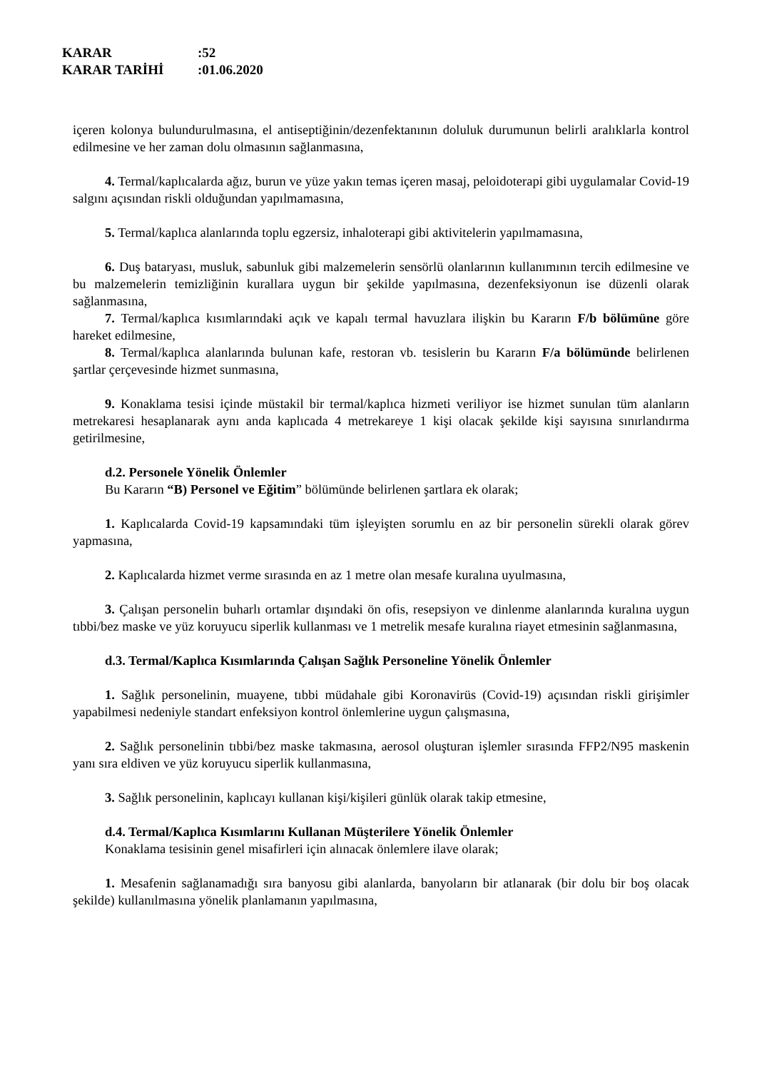KARAR:52
KARAR TARİHİ:01.06.2020
içeren kolonya bulundurulmasına, el antiseptiğinin/dezenfektanının doluluk durumunun belirli aralıklarla kontrol edilmesine ve her zaman dolu olmasının sağlanmasına,
4. Termal/kaplıcalarda ağız, burun ve yüze yakın temas içeren masaj, peloidoterapi gibi uygulamalar Covid-19 salgını açısından riskli olduğundan yapılmamasına,
5. Termal/kaplıca alanlarında toplu egzersiz, inhaloterapi gibi aktivitelerin yapılmamasına,
6. Duş bataryası, musluk, sabunluk gibi malzemelerin sensörlü olanlarının kullanımının tercih edilmesine ve bu malzemelerin temizliğinin kurallara uygun bir şekilde yapılmasına, dezenfeksiyonun ise düzenli olarak sağlanmasına,
7. Termal/kaplıca kısımlarındaki açık ve kapalı termal havuzlara ilişkin bu Kararın F/b bölümüne göre hareket edilmesine,
8. Termal/kaplıca alanlarında bulunan kafe, restoran vb. tesislerin bu Kararın F/a bölümünde belirlenen şartlar çerçevesinde hizmet sunmasına,
9. Konaklama tesisi içinde müstakil bir termal/kaplıca hizmeti veriliyor ise hizmet sunulan tüm alanların metrekaresi hesaplanarak aynı anda kaplıcada 4 metrekareye 1 kişi olacak şekilde kişi sayısına sınırlandırma getirilmesine,
d.2. Personele Yönelik Önlemler
Bu Kararın “B) Personel ve Eğitim” bölümünde belirlenen şartlara ek olarak;
1. Kaplıcalarda Covid-19 kapsamındaki tüm işleyişten sorumlu en az bir personelin sürekli olarak görev yapmasına,
2. Kaplıcalarda hizmet verme sırasında en az 1 metre olan mesafe kuralına uyulmasına,
3. Çalışan personelin buharlı ortamlar dışındaki ön ofis, resepsiyon ve dinlenme alanlarında kuralına uygun tıbbi/bez maske ve yüz koruyucu siperlik kullanması ve 1 metrelik mesafe kuralına riayet etmesinin sağlanmasına,
d.3. Termal/Kaplıca Kısımlarında Çalışan Sağlık Personeline Yönelik Önlemler
1. Sağlık personelinin, muayene, tıbbi müdahale gibi Koronavirüs (Covid-19) açısından riskli girişimler yapabilmesi nedeniyle standart enfeksiyon kontrol önlemlerine uygun çalışmasına,
2. Sağlık personelinin tıbbi/bez maske takmasına, aerosol oluşturan işlemler sırasında FFP2/N95 maskenin yanı sıra eldiven ve yüz koruyucu siperlik kullanmasına,
3. Sağlık personelinin, kaplıcayı kullanan kişi/kişileri günlük olarak takip etmesine,
d.4. Termal/Kaplıca Kısımlarını Kullanan Müşterilere Yönelik Önlemler
Konaklama tesisinin genel misafirleri için alınacak önlemlere ilave olarak;
1. Mesafenin sağlanamadığı sıra banyosu gibi alanlarda, banyoların bir atlanarak (bir dolu bir boş olacak şekilde) kullanılmasına yönelik planlamanın yapılmasına,